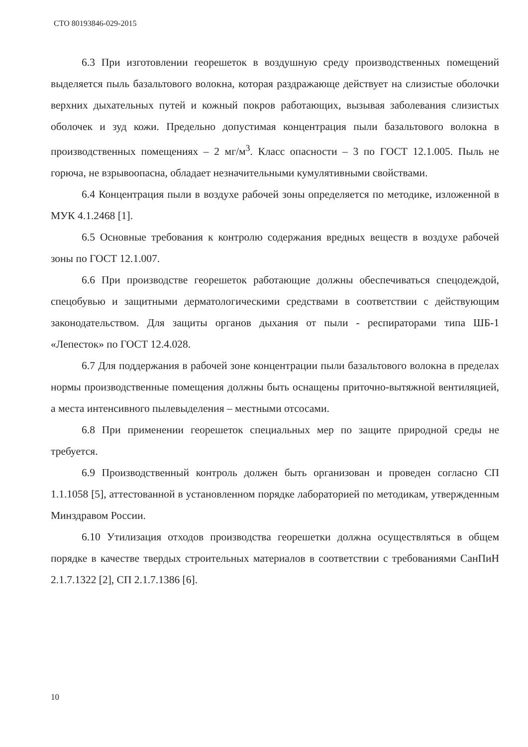СТО 80193846-029-2015
6.3 При изготовлении георешеток в воздушную среду производственных помещений выделяется пыль базальтового волокна, которая раздражающе действует на слизистые оболочки верхних дыхательных путей и кожный покров работающих, вызывая заболевания слизистых оболочек и зуд кожи. Предельно допустимая концентрация пыли базальтового волокна в производственных помещениях – 2 мг/м<sup>3</sup>. Класс опасности – 3 по ГОСТ 12.1.005. Пыль не горюча, не взрывоопасна, обладает незначительными кумулятивными свойствами.
6.4 Концентрация пыли в воздухе рабочей зоны определяется по методике, изложенной в МУК 4.1.2468 [1].
6.5 Основные требования к контролю содержания вредных веществ в воздухе рабочей зоны по ГОСТ 12.1.007.
6.6 При производстве георешеток работающие должны обеспечиваться спецодеждой, спецобувью и защитными дерматологическими средствами в соответствии с действующим законодательством. Для защиты органов дыхания от пыли - респираторами типа ШБ-1 «Лепесток» по ГОСТ 12.4.028.
6.7 Для поддержания в рабочей зоне концентрации пыли базальтового волокна в пределах нормы производственные помещения должны быть оснащены приточно-вытяжной вентиляцией, а места интенсивного пылевыделения – местными отсосами.
6.8 При применении георешеток специальных мер по защите природной среды не требуется.
6.9 Производственный контроль должен быть организован и проведен согласно СП 1.1.1058 [5], аттестованной в установленном порядке лабораторией по методикам, утвержденным Минздравом России.
6.10 Утилизация отходов производства георешетки должна осуществляться в общем порядке в качестве твердых строительных материалов в соответствии с требованиями СанПиН 2.1.7.1322 [2], СП 2.1.7.1386 [6].
10